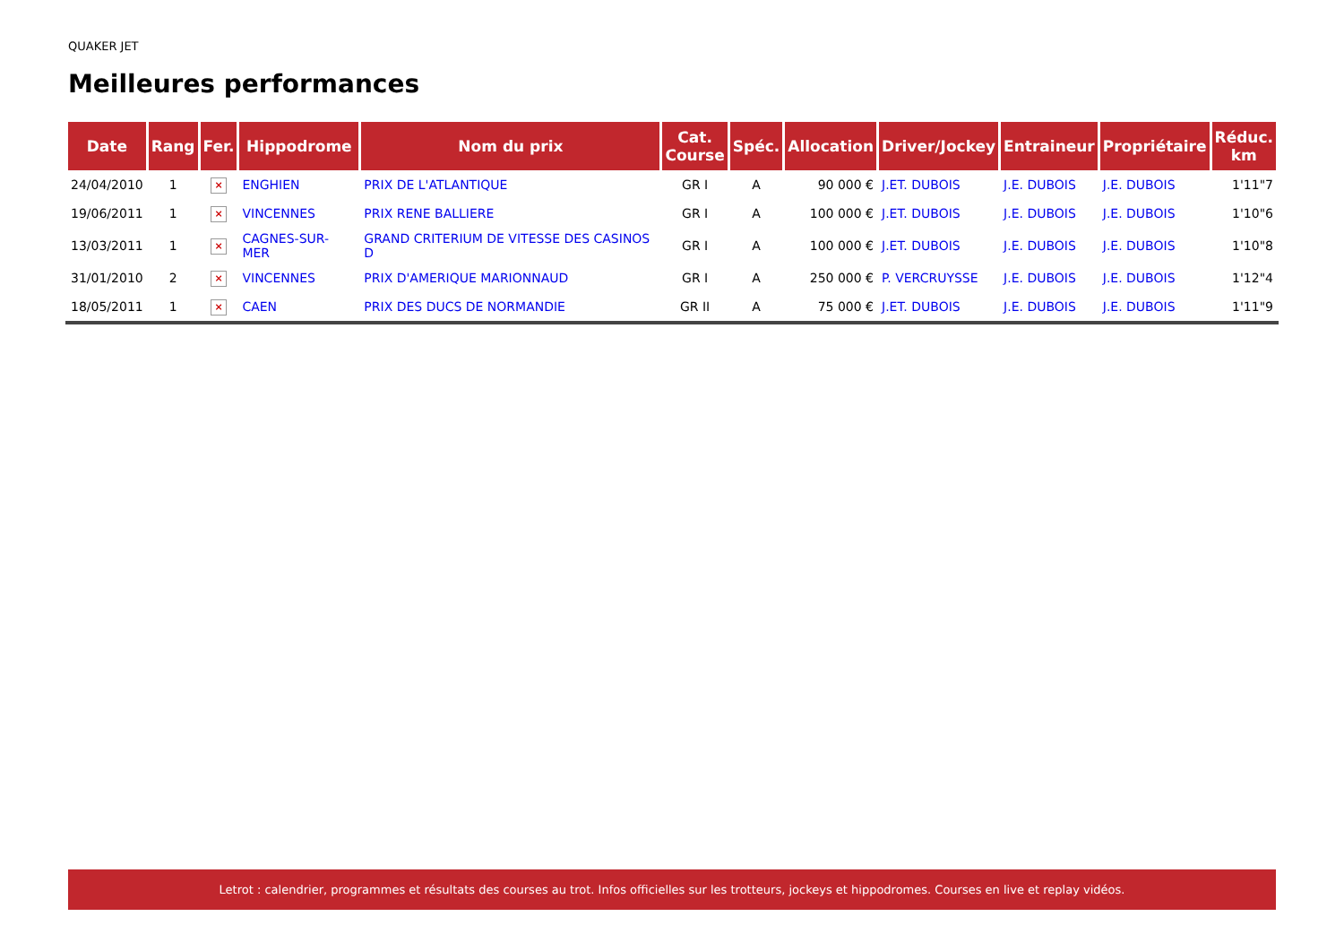QUAKER JET
Meilleures performances
| Date | Rang | Fer. | Hippodrome | Nom du prix | Cat. Course | Spéc. | Allocation | Driver/Jockey | Entraineur | Propriétaire | Réduc. km |
| --- | --- | --- | --- | --- | --- | --- | --- | --- | --- | --- | --- |
| 24/04/2010 | 1 | × | ENGHIEN | PRIX DE L'ATLANTIQUE | GR I | A | 90 000 € | J.ET. DUBOIS | J.E. DUBOIS | J.E. DUBOIS | 1'11"7 |
| 19/06/2011 | 1 | × | VINCENNES | PRIX RENE BALLIERE | GR I | A | 100 000 € | J.ET. DUBOIS | J.E. DUBOIS | J.E. DUBOIS | 1'10"6 |
| 13/03/2011 | 1 | × | CAGNES-SUR-MER | GRAND CRITERIUM DE VITESSE DES CASINOS D | GR I | A | 100 000 € | J.ET. DUBOIS | J.E. DUBOIS | J.E. DUBOIS | 1'10"8 |
| 31/01/2010 | 2 | × | VINCENNES | PRIX D'AMERIQUE MARIONNAUD | GR I | A | 250 000 € | P. VERCRUYSSE | J.E. DUBOIS | J.E. DUBOIS | 1'12"4 |
| 18/05/2011 | 1 | × | CAEN | PRIX DES DUCS DE NORMANDIE | GR II | A | 75 000 € | J.ET. DUBOIS | J.E. DUBOIS | J.E. DUBOIS | 1'11"9 |
Letrot : calendrier, programmes et résultats des courses au trot. Infos officielles sur les trotteurs, jockeys et hippodromes. Courses en live et replay vidéos.